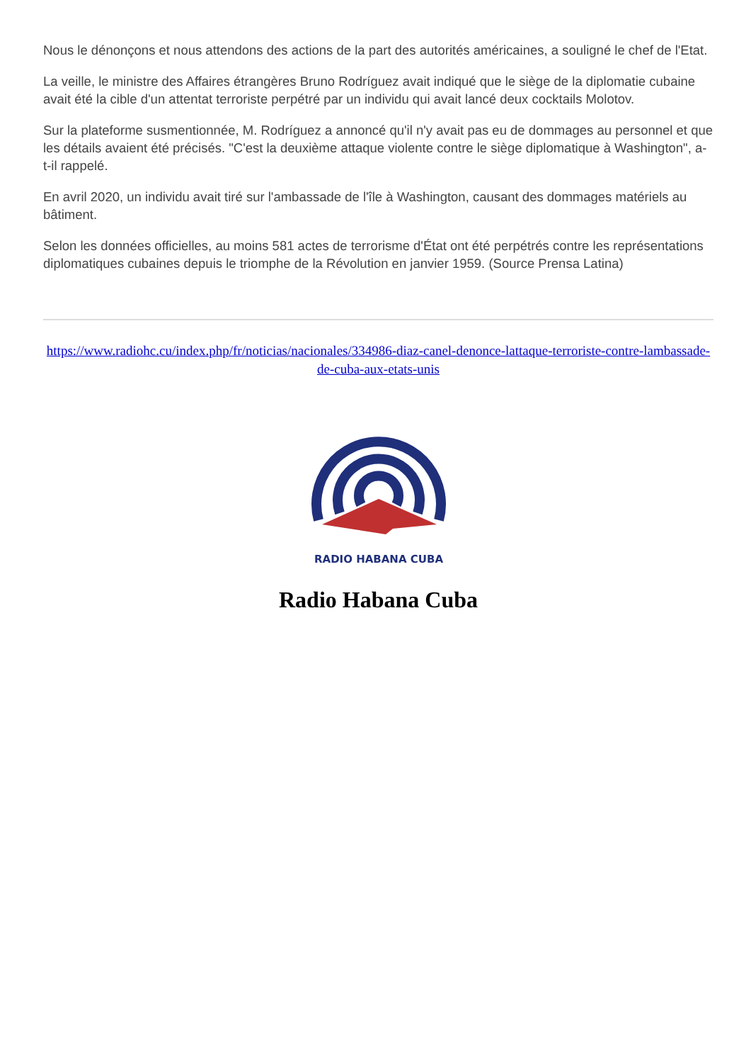Nous le dénonçons et nous attendons des actions de la part des autorités américaines, a souligné le chef de l'Etat.
La veille, le ministre des Affaires étrangères Bruno Rodríguez avait indiqué que le siège de la diplomatie cubaine avait été la cible d'un attentat terroriste perpétré par un individu qui avait lancé deux cocktails Molotov.
Sur la plateforme susmentionnée, M. Rodríguez a annoncé qu'il n'y avait pas eu de dommages au personnel et que les détails avaient été précisés. "C'est la deuxième attaque violente contre le siège diplomatique à Washington", a-t-il rappelé.
En avril 2020, un individu avait tiré sur l'ambassade de l'île à Washington, causant des dommages matériels au bâtiment.
Selon les données officielles, au moins 581 actes de terrorisme d'État ont été perpétrés contre les représentations diplomatiques cubaines depuis le triomphe de la Révolution en janvier 1959. (Source Prensa Latina)
https://www.radiohc.cu/index.php/fr/noticias/nacionales/334986-diaz-canel-denonce-lattaque-terroriste-contre-lambassade-de-cuba-aux-etats-unis
RADIO HABANA CUBA
Radio Habana Cuba